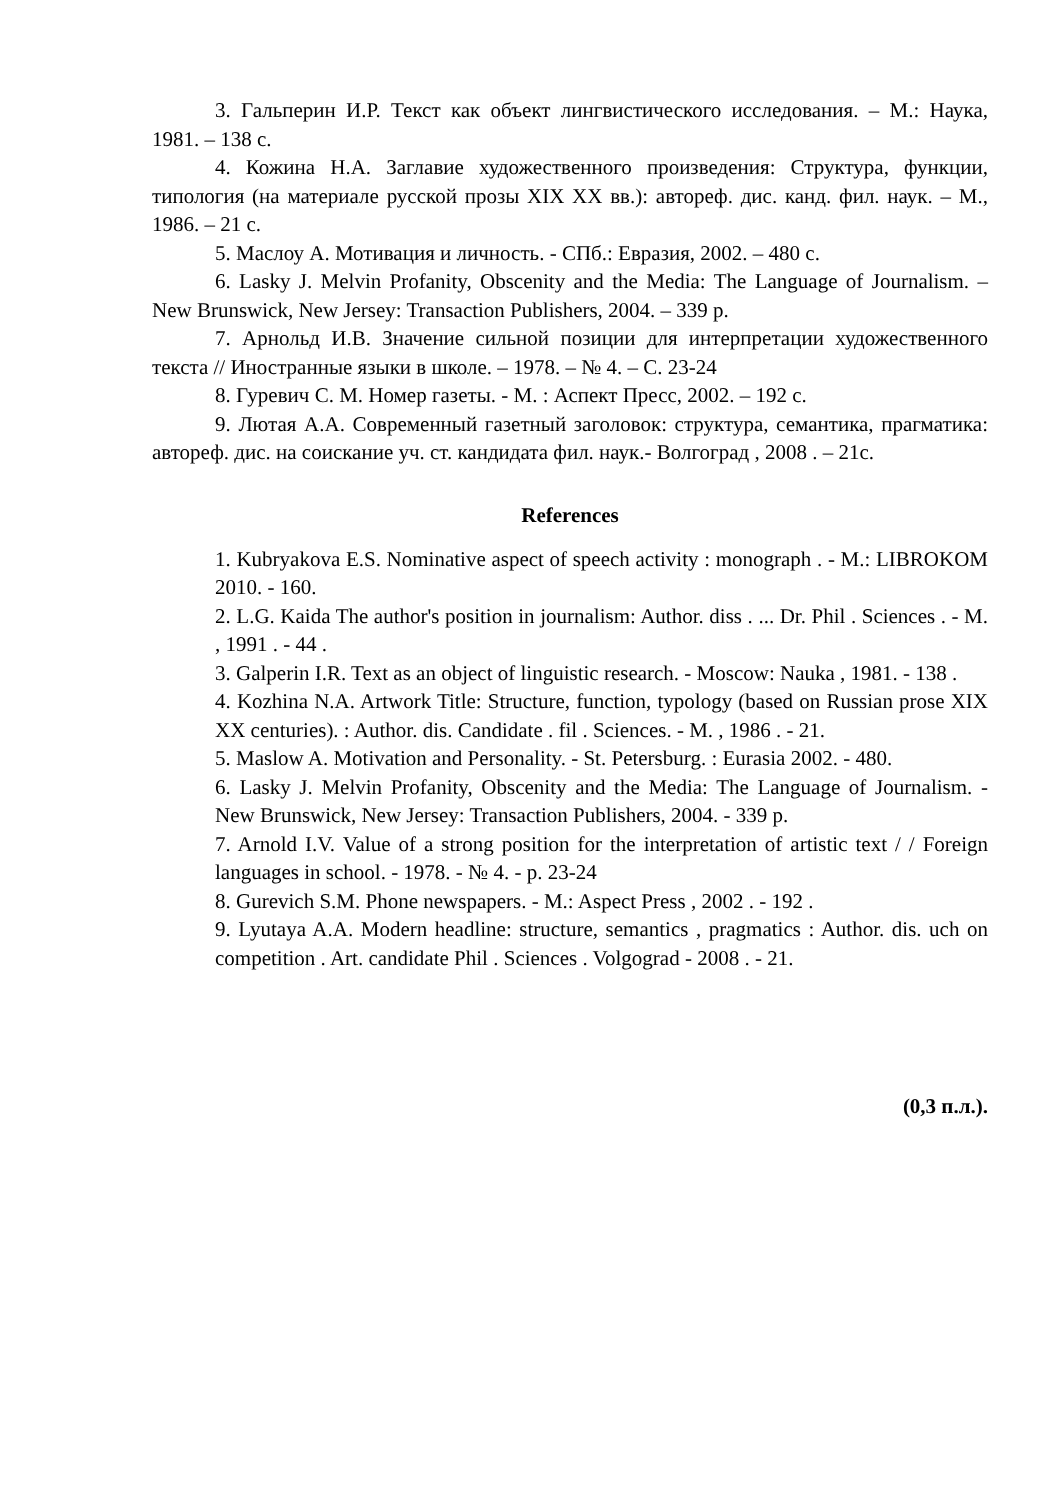3. Гальперин И.Р. Текст как объект лингвистического исследования. – М.: Наука, 1981. – 138 с.
4. Кожина Н.А. Заглавие художественного произведения: Структура, функции, типология (на материале русской прозы XIX XX вв.): автореф. дис. канд. фил. наук. – М., 1986. – 21 с.
5. Маслоу А. Мотивация и личность. - СПб.: Евразия, 2002. – 480 с.
6. Lasky J. Melvin Profanity, Obscenity and the Media: The Language of Journalism. – New Brunswick, New Jersey: Transaction Publishers, 2004. – 339 p.
7. Арнольд И.В. Значение сильной позиции для интерпретации художественного текста // Иностранные языки в школе. – 1978. – № 4. – С. 23-24
8. Гуревич С. М. Номер газеты. - М. : Аспект Пресс, 2002. – 192 с.
9. Лютая А.А. Современный газетный заголовок: структура, семантика, прагматика: автореф. дис. на соискание уч. ст. кандидата фил. наук.- Волгоград , 2008 . – 21с.
References
1. Kubryakova E.S. Nominative aspect of speech activity : monograph . - M.: LIBROKOM 2010. - 160.
2. L.G. Kaida The author's position in journalism: Author. diss . ... Dr. Phil . Sciences . - M. , 1991 . - 44 .
3. Galperin I.R. Text as an object of linguistic research. - Moscow: Nauka , 1981. - 138 .
4. Kozhina N.A. Artwork Title: Structure, function, typology (based on Russian prose XIX XX centuries). : Author. dis. Candidate . fil . Sciences. - M. , 1986 . - 21.
5. Maslow A. Motivation and Personality. - St. Petersburg. : Eurasia 2002. - 480.
6. Lasky J. Melvin Profanity, Obscenity and the Media: The Language of Journalism. - New Brunswick, New Jersey: Transaction Publishers, 2004. - 339 p.
7. Arnold I.V. Value of a strong position for the interpretation of artistic text / / Foreign languages in school. - 1978. - № 4. - p. 23-24
8. Gurevich S.M. Phone newspapers. - M.: Aspect Press , 2002 . - 192 .
9. Lyutaya A.A. Modern headline: structure, semantics , pragmatics : Author. dis. uch on competition . Art. candidate Phil . Sciences . Volgograd - 2008 . - 21.
(0,3 п.л.).